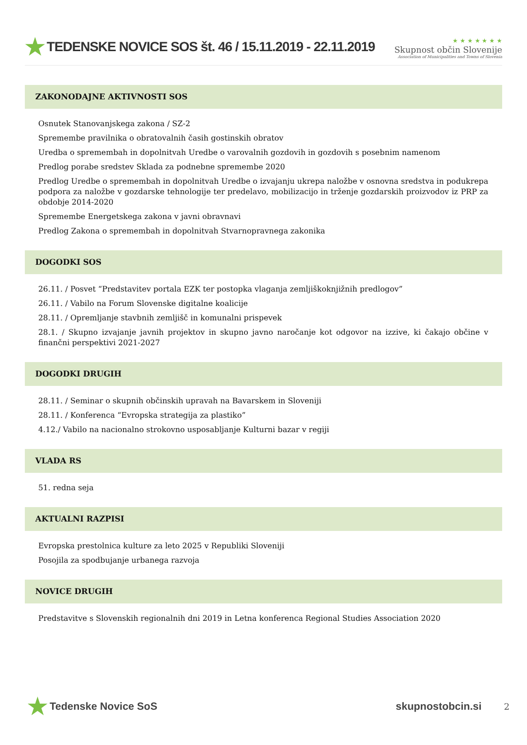★ TEDENSKE NOVICE SOS št. 46 / 15.11.2019 - 22.11.2019
★ ★ ★ ★ ★ ★ ★
Skupnost občin Slovenije
Association of Municipalities and Towns of Slovenia
ZAKONODAJNE AKTIVNOSTI SOS
Osnutek Stanovanjskega zakona / SZ-2
Spremembe pravilnika o obratovalnih časih gostinskih obratov
Uredba o spremembah in dopolnitvah Uredbe o varovalnih gozdovih in gozdovih s posebnim namenom
Predlog porabe sredstev Sklada za podnebne spremembe 2020
Predlog Uredbe o spremembah in dopolnitvah Uredbe o izvajanju ukrepa naložbe v osnovna sredstva in podukrepa podpora za naložbe v gozdarske tehnologije ter predelavo, mobilizacijo in trženje gozdarskih proizvodov iz PRP za obdobje 2014-2020
Spremembe Energetskega zakona v javni obravnavi
Predlog Zakona o spremembah in dopolnitvah Stvarnopravnega zakonika
DOGODKI SOS
26.11. / Posvet “Predstavitev portala EZK ter postopka vlaganja zemljiškoknjižnih predlogov”
26.11. / Vabilo na Forum Slovenske digitalne koalicije
28.11. / Opremljanje stavbnih zemljišč in komunalni prispevek
28.1. / Skupno izvajanje javnih projektov in skupno javno naročanje kot odgovor na izzive, ki čakajo občine v finančni perspektivi 2021-2027
DOGODKI DRUGIH
28.11. / Seminar o skupnih občinskih upravah na Bavarskem in Sloveniji
28.11. / Konferenca “Evropska strategija za plastiko”
4.12./ Vabilo na nacionalno strokovno usposabljanje Kulturni bazar v regiji
VLADA RS
51. redna seja
AKTUALNI RAZPISI
Evropska prestolnica kulture za leto 2025 v Republiki Sloveniji
Posojila za spodbujanje urbanega razvoja
NOVICE DRUGIH
Predstavitve s Slovenskih regionalnih dni 2019 in Letna konferenca Regional Studies Association 2020
★ Tedenske Novice SoS skupnostobcin.si 2